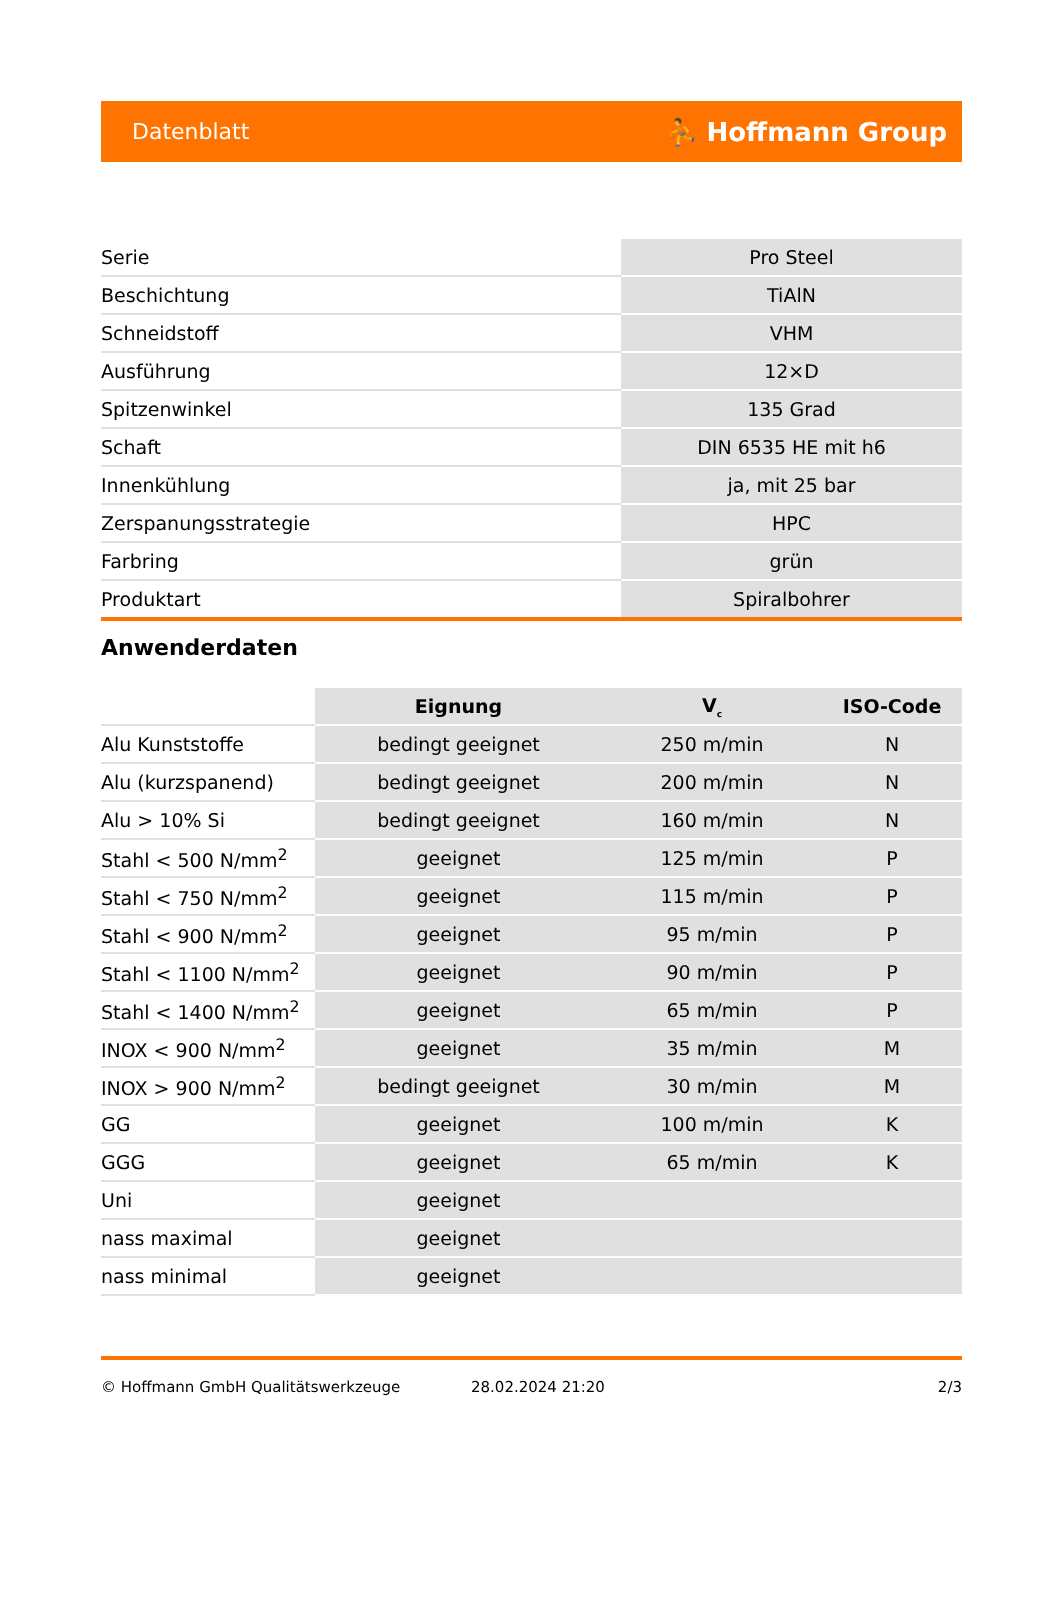Datenblatt ⛹ Hoffmann Group
| Serie | Pro Steel |
| Beschichtung | TiAlN |
| Schneidstoff | VHM |
| Ausführung | 12×D |
| Spitzenwinkel | 135 Grad |
| Schaft | DIN 6535 HE mit h6 |
| Innenkühlung | ja, mit 25 bar |
| Zerspanungsstrategie | HPC |
| Farbring | grün |
| Produktart | Spiralbohrer |
Anwenderdaten
| | Eignung | V<sub>c</sub> | ISO-Code |
| Alu Kunststoffe | bedingt geeignet | 250 m/min | N |
| Alu (kurzspanend) | bedingt geeignet | 200 m/min | N |
| Alu > 10% Si | bedingt geeignet | 160 m/min | N |
| Stahl < 500 N/mm<sup>2</sup> | geeignet | 125 m/min | P |
| Stahl < 750 N/mm<sup>2</sup> | geeignet | 115 m/min | P |
| Stahl < 900 N/mm<sup>2</sup> | geeignet | 95 m/min | P |
| Stahl < 1100 N/mm<sup>2</sup> | geeignet | 90 m/min | P |
| Stahl < 1400 N/mm<sup>2</sup> | geeignet | 65 m/min | P |
| INOX < 900 N/mm<sup>2</sup> | geeignet | 35 m/min | M |
| INOX > 900 N/mm<sup>2</sup> | bedingt geeignet | 30 m/min | M |
| GG | geeignet | 100 m/min | K |
| GGG | geeignet | 65 m/min | K |
| Uni | geeignet | | |
| nass maximal | geeignet | | |
| nass minimal | geeignet | | |
© Hoffmann GmbH Qualitätswerkzeuge 28.02.2024 21:20 2/3